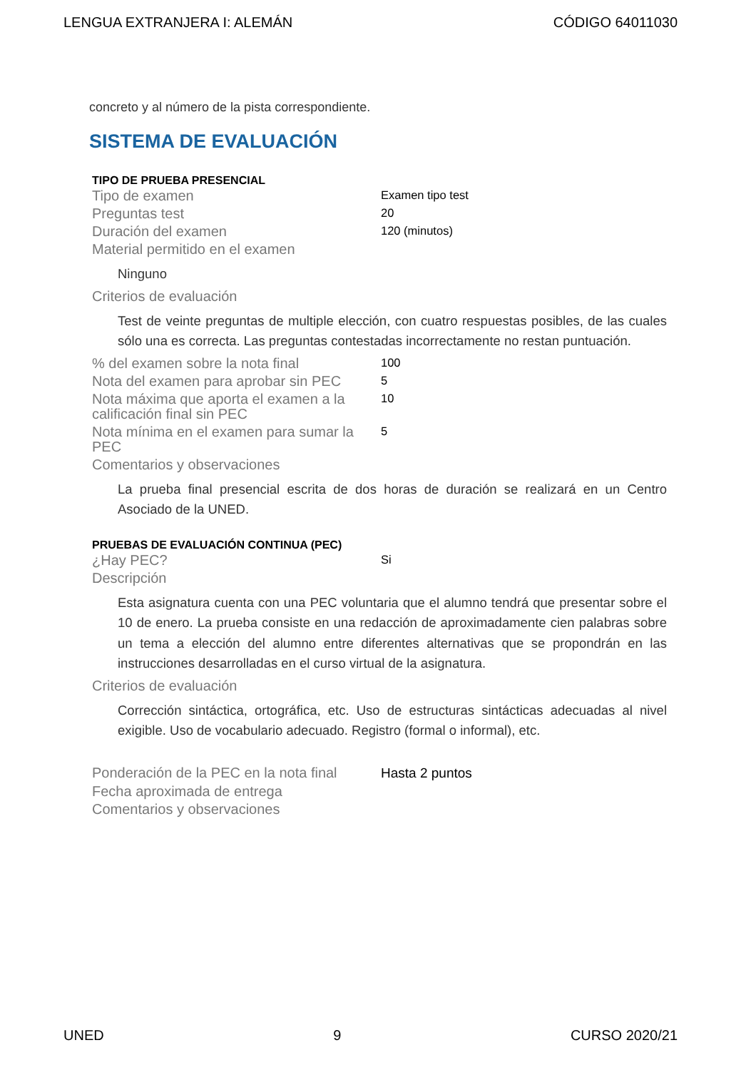LENGUA EXTRANJERA I: ALEMÁN CÓDIGO 64011030
concreto y al número de la pista correspondiente.
SISTEMA DE EVALUACIÓN
TIPO DE PRUEBA PRESENCIAL
| Tipo de examen | Examen tipo test |
| Preguntas test | 20 |
| Duración del examen | 120 (minutos) |
| Material permitido en el examen Ninguno | |
| Criterios de evaluación Test de veinte preguntas de multiple elección, con cuatro respuestas posibles, de las cuales sólo una es correcta. Las preguntas contestadas incorrectamente no restan puntuación. | |
| % del examen sobre la nota final | 100 |
| Nota del examen para aprobar sin PEC | 5 |
| Nota máxima que aporta el examen a la calificación final sin PEC | 10 |
| Nota mínima en el examen para sumar la PEC | 5 |
| Comentarios y observaciones La prueba final presencial escrita de dos horas de duración se realizará en un Centro Asociado de la UNED. | |
PRUEBAS DE EVALUACIÓN CONTINUA (PEC)
| ¿Hay PEC? | Si |
| Descripción Esta asignatura cuenta con una PEC voluntaria que el alumno tendrá que presentar sobre el 10 de enero. La prueba consiste en una redacción de aproximadamente cien palabras sobre un tema a elección del alumno entre diferentes alternativas que se propondrán en las instrucciones desarrolladas en el curso virtual de la asignatura. | |
| Criterios de evaluación Corrección sintáctica, ortográfica, etc. Uso de estructuras sintácticas adecuadas al nivel exigible. Uso de vocabulario adecuado. Registro (formal o informal), etc. | |
| Ponderación de la PEC en la nota final | Hasta 2 puntos |
| Fecha aproximada de entrega | |
| Comentarios y observaciones | |
UNED 9 CURSO 2020/21